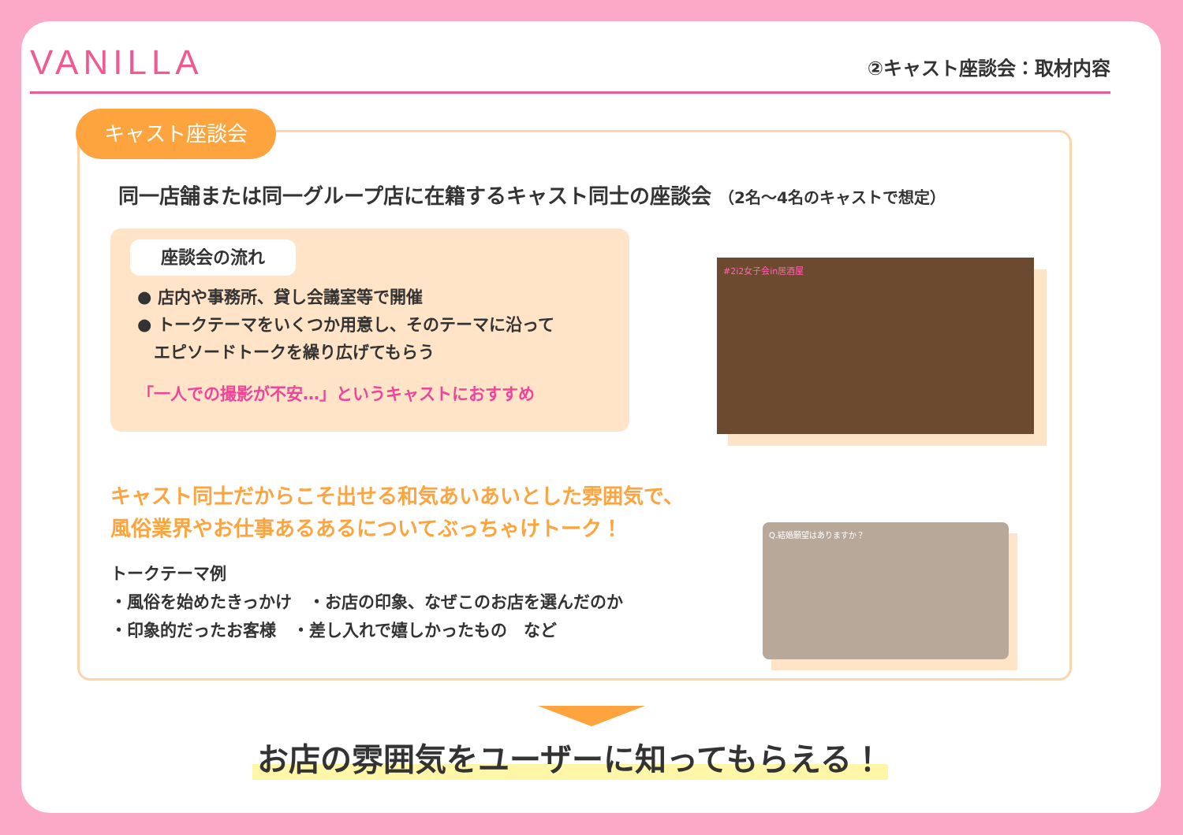VANILLA
②キャスト座談会：取材内容
キャスト座談会
同一店舗または同一グループ店に在籍するキャスト同士の座談会 （2名〜4名のキャストで想定）
座談会の流れ
● 店内や事務所、貸し会議室等で開催
● トークテーマをいくつか用意し、そのテーマに沿って
　エピソードトークを繰り広げてもらう
「一人での撮影が不安…」というキャストにおすすめ
#2i2女子会in居酒屋
キャスト同士だからこそ出せる和気あいあいとした雰囲気で、
風俗業界やお仕事あるあるについてぶっちゃけトーク！
トークテーマ例
・風俗を始めたきっかけ　・お店の印象、なぜこのお店を選んだのか
・印象的だったお客様　・差し入れで嬉しかったもの　など
Q.結婚願望はありますか？
お店の雰囲気をユーザーに知ってもらえる！